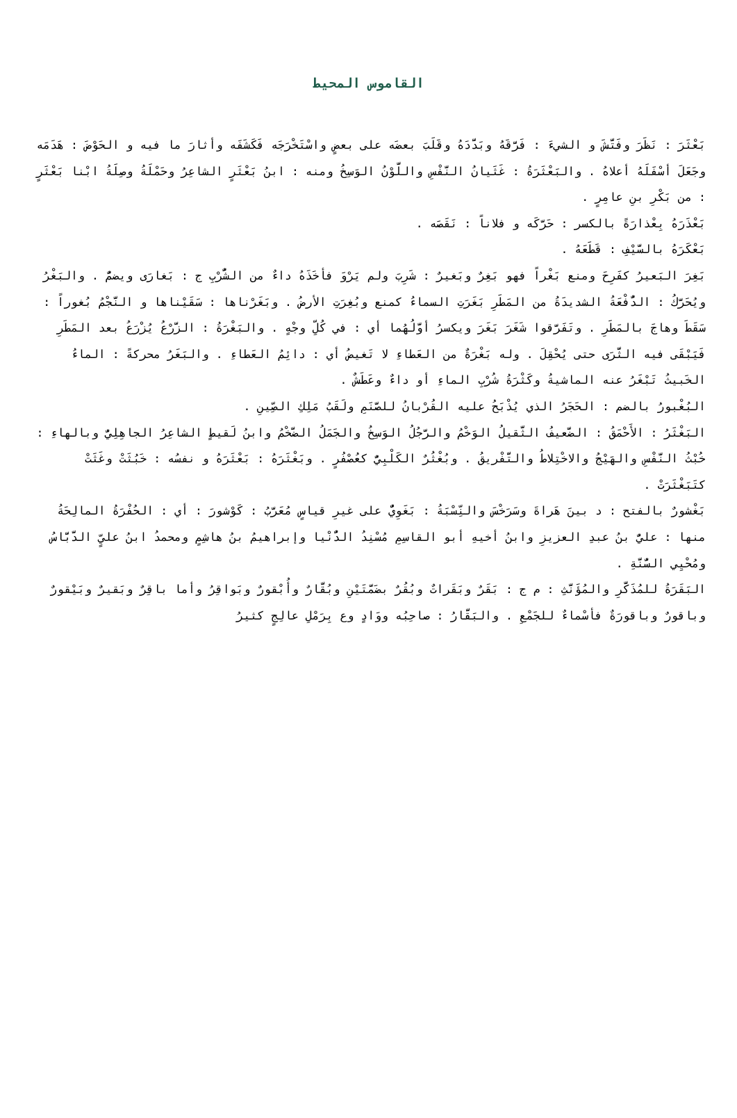القاموس المحيط
بَعْثَرَ : نَظَرَ وفَتَّشَ و الشيءَ : فَرَّقَهُ وبَدَّدَهُ وقَلَبَ بعضَه على بعضٍ واسْتَخْرَجَه فَكَشَفَه وأثارَ ما فيه و الحَوْضَ : هَدَمَه وجَعَلَ أسْفَلَهُ أعلاهُ . والبَعْثَرَةُ : غَثَيانُ النَّفْسِ واللَّوْنُ الوَسِخُ ومنه : ابنُ بَعْثَرٍ الشاعِرُ وحَمْلَةُ وصِلَةُ ابْنا بَعْثَرٍ : من بَكْرِ بنِ عامِرٍ .
بَعْذَرَهُ بِعْذارَةً بالكسر : حَرَّكَه و فلاناً : نَقَصَه .
بَعْكَرَهُ بالسَّيْفِ : قَطَعَهُ .
بَغِرَ البَعيرُ كفَرِحَ ومنع بَغْراً فهو بَغِرٌ وبَغيرٌ : شَرِبَ ولم يَرْوَ فأخَذَهُ داءٌ من الشُّرْبِ ج : بَغارَى ويضمُّ . والبَغْرُ ويُحَرَّكُ : الدُّفْعَةُ الشديدَةُ من المَطَرِ بَغَرَتِ السماءُ كمنع وبُغِرَتِ الأرضُ . وبَغَرْناها : سَقَيْناها و النَّجْمُ بُغوراً : سَقَطَ وهاجَ بالمَطَرِ . وتَفَرَّقوا شَغَرَ بَغَرَ ويكسرُ أوَّلُهُما أي : في كُلِّ وجْهٍ . والبَغْرَةُ : الزَّرْعُ يُزْرَعُ بعد المَطَرِ فَيَبْقَى فيه الثَّرَى حتى يُحْقِلَ . وله بَغْرَةٌ من العَطاءِ لا تَغيضُ أي : دائِمُ العَطاءِ . والبَغَرُ محركةً : الماءُ الخَبيثُ تَبْغَرُ عنه الماشيةُ وكَثْرَةُ شُرْبِ الماءِ أو داءٌ وعَطَشٌ .
البُغْبورُ بالضم : الحَجَرُ الذي يُذْبَحُ عليه القُرْبانُ للصَّنَمِ ولَقَبُ مَلِكِ الصِّينِ .
البَغْثَرُ : الأَحْمَقُ : الضَّعيفُ الثَّقيلُ الوَخْمُ والرَّجُلُ الوَسِخُ والجَمَلُ الضَّخْمُ وابنُ لَقيطٍ الشاعِرُ الجاهِلِيُّ وبالهاءِ : خُبْثُ النَّفْسِ والهَيْجُ والاخْتِلاطُ والتَّفْريقُ . وبُغْثُرٌ الكَلْبِيُّ كعُصْفُرٍ . وبَغْثَرَهُ : بَعْثَرَهُ و نفسُه : خَبُثَتْ وغَثَتْ كتَبَغْثَرَتْ .
بَغْشورٌ بالفتح : د بينَ هَراةَ وسَرَخْسَ والنِّسْبَةُ : بَغَوِيٌّ على غيرِ قياسٍ مُعَرَّبُ : كَوْشورَ : أي : الحُفْرَةُ المالِحَةُ منها : عليُّ بنُ عبدِ العزيزِ وابنُ أخيهِ أبو القاسِمِ مُسْنِدُ الدُّنْيا وإبراهيمُ بنُ هاشِمٍ ومحمدُ ابنُ عليٍّ الدَّبَّاسُ ومُحْيِي السُّنَّةِ .
البَقَرَةُ للمُذَكَّرِ والمُؤَنَّثِ : م ج : بَقَرٌ وبَقَراتٌ وبُقُرٌ بضَمَّتَيْنِ وبُقَّارٌ وأُبْقورٌ وبَواقِرُ وأما باقِرٌ وبَقيرٌ وبَيْقورٌ وباقورٌ وباقورَةٌ فأسْماءٌ للجَمْعِ . والبَقَّارُ : صاحِبُه ووَادٍ وع بِرَمْلِ عالِجٍ كثيرُ